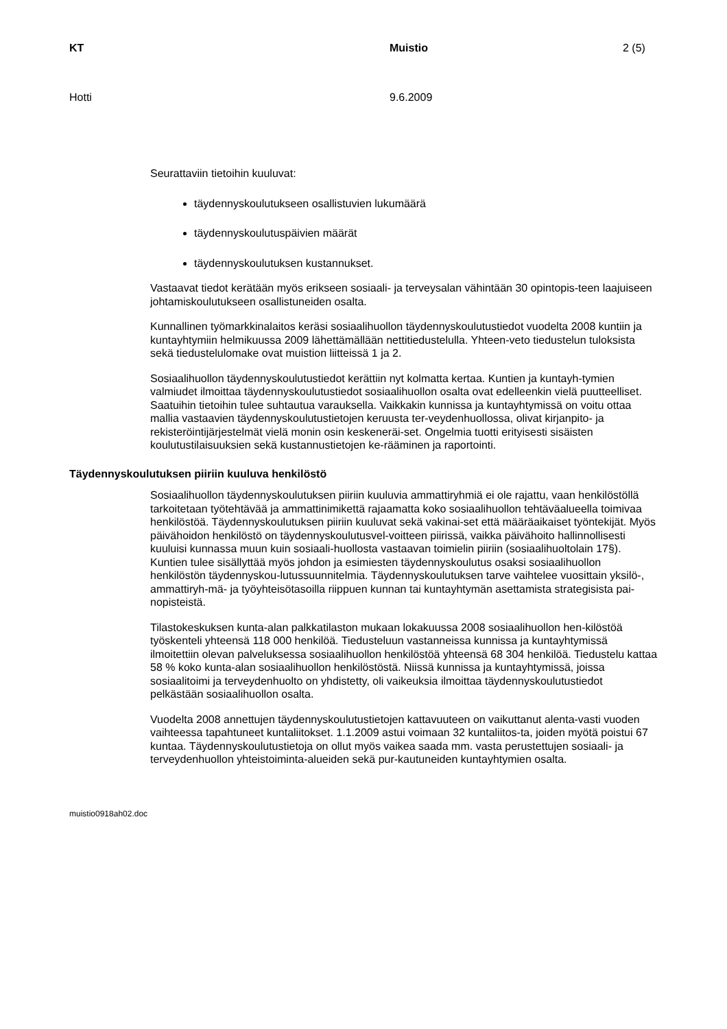KT Muistio 2 (5)
Hotti 9.6.2009
Seurattaviin tietoihin kuuluvat:
täydennyskoulutukseen osallistuvien lukumäärä
täydennyskoulutuspäivien määrät
täydennyskoulutuksen kustannukset.
Vastaavat tiedot kerätään myös erikseen sosiaali- ja terveysalan vähintään 30 opintopis-teen laajuiseen johtamiskoulutukseen osallistuneiden osalta.
Kunnallinen työmarkkinalaitos keräsi sosiaalihuollon täydennyskoulutustiedot vuodelta 2008 kuntiin ja kuntayhtymiin helmikuussa 2009 lähettämällään nettitiedustelulla. Yhteen-veto tiedustelun tuloksista sekä tiedustelulomake ovat muistion liitteissä 1 ja 2.
Sosiaalihuollon täydennyskoulutustiedot kerättiin nyt kolmatta kertaa. Kuntien ja kuntayh-tymien valmiudet ilmoittaa täydennyskoulutustiedot sosiaalihuollon osalta ovat edelleenkin vielä puutteelliset. Saatuihin tietoihin tulee suhtautua varauksella. Vaikkakin kunnissa ja kuntayhtymissä on voitu ottaa mallia vastaavien täydennyskoulutustietojen keruusta ter-veydenhuollossa, olivat kirjanpito- ja rekisteröintijärjestelmät vielä monin osin keskeneräi-set. Ongelmia tuotti erityisesti sisäisten koulutustilaisuuksien sekä kustannustietojen ke-rääminen ja raportointi.
Täydennyskoulutuksen piiriin kuuluva henkilöstö
Sosiaalihuollon täydennyskoulutuksen piiriin kuuluvia ammattiryhmiä ei ole rajattu, vaan henkilöstöllä tarkoitetaan työtehtävää ja ammattinimikettä rajaamatta koko sosiaalihuollon tehtäväalueella toimivaa henkilöstöä. Täydennyskoulutuksen piiriin kuuluvat sekä vakinai-set että määräaikaiset työntekijät. Myös päivähoidon henkilöstö on täydennyskoulutusvel-voitteen piirissä, vaikka päivähoito hallinnollisesti kuuluisi kunnassa muun kuin sosiaali-huollosta vastaavan toimielin piiriin (sosiaalihuoltolain 17§). Kuntien tulee sisällyttää myös johdon ja esimiesten täydennyskoulutus osaksi sosiaalihuollon henkilöstön täydennyskou-lutussuunnitelmia. Täydennyskoulutuksen tarve vaihtelee vuosittain yksilö-, ammattiryh-mä- ja työyhteisötasoilla riippuen kunnan tai kuntayhtymän asettamista strategisista pai-nopisteistä.
Tilastokeskuksen kunta-alan palkkatilaston mukaan lokakuussa 2008 sosiaalihuollon hen-kilöstöä työskenteli yhteensä 118 000 henkilöä. Tiedusteluun vastanneissa kunnissa ja kuntayhtymissä ilmoitettiin olevan palveluksessa sosiaalihuollon henkilöstöä yhteensä 68 304 henkilöä. Tiedustelu kattaa 58 % koko kunta-alan sosiaalihuollon henkilöstöstä. Niissä kunnissa ja kuntayhtymissä, joissa sosiaalitoimi ja terveydenhuolto on yhdistetty, oli vaikeuksia ilmoittaa täydennyskoulutustiedot pelkästään sosiaalihuollon osalta.
Vuodelta 2008 annettujen täydennyskoulutustietojen kattavuuteen on vaikuttanut alenta-vasti vuoden vaihteessa tapahtuneet kuntaliitokset. 1.1.2009 astui voimaan 32 kuntaliitos-ta, joiden myötä poistui 67 kuntaa. Täydennyskoulutustietoja on ollut myös vaikea saada mm. vasta perustettujen sosiaali- ja terveydenhuollon yhteistoiminta-alueiden sekä pur-kautuneiden kuntayhtymien osalta.
muistio0918ah02.doc